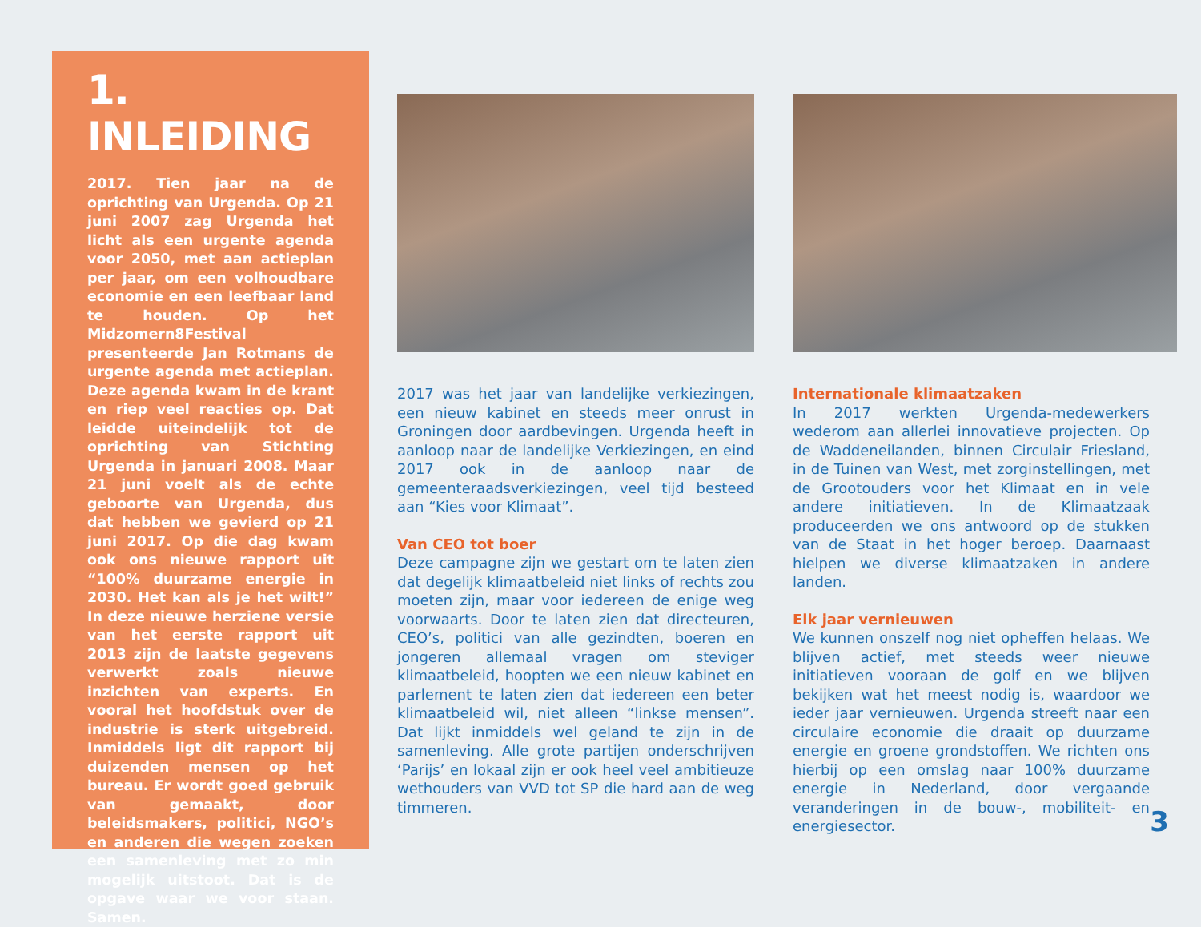1. INLEIDING
2017. Tien jaar na de oprichting van Urgenda. Op 21 juni 2007 zag Urgenda het licht als een urgente agenda voor 2050, met aan actieplan per jaar, om een volhoudbare economie en een leefbaar land te houden. Op het Midzomern8Festival presenteerde Jan Rotmans de urgente agenda met actieplan. Deze agenda kwam in de krant en riep veel reacties op. Dat leidde uiteindelijk tot de oprichting van Stichting Urgenda in januari 2008. Maar 21 juni voelt als de echte geboorte van Urgenda, dus dat hebben we gevierd op 21 juni 2017. Op die dag kwam ook ons nieuwe rapport uit “100% duurzame energie in 2030. Het kan als je het wilt!” In deze nieuwe herziene versie van het eerste rapport uit 2013 zijn de laatste gegevens verwerkt zoals nieuwe inzichten van experts. En vooral het hoofdstuk over de industrie is sterk uitgebreid. Inmiddels ligt dit rapport bij duizenden mensen op het bureau. Er wordt goed gebruik van gemaakt, door beleidsmakers, politici, NGO’s en anderen die wegen zoeken een samenleving met zo min mogelijk uitstoot. Dat is de opgave waar we voor staan. Samen.
2017 was het jaar van landelijke verkiezingen, een nieuw kabinet en steeds meer onrust in Groningen door aardbevingen. Urgenda heeft in aanloop naar de landelijke Verkiezingen, en eind 2017 ook in de aanloop naar de gemeenteraadsverkiezingen, veel tijd besteed aan “Kies voor Klimaat”.
Van CEO tot boer
Deze campagne zijn we gestart om te laten zien dat degelijk klimaatbeleid niet links of rechts zou moeten zijn, maar voor iedereen de enige weg voorwaarts. Door te laten zien dat directeuren, CEO’s, politici van alle gezindten, boeren en jongeren allemaal vragen om steviger klimaatbeleid, hoopten we een nieuw kabinet en parlement te laten zien dat iedereen een beter klimaatbeleid wil, niet alleen “linkse mensen”. Dat lijkt inmiddels wel geland te zijn in de samenleving. Alle grote partijen onderschrijven ‘Parijs’ en lokaal zijn er ook heel veel ambitieuze wethouders van VVD tot SP die hard aan de weg timmeren.
Internationale klimaatzaken
In 2017 werkten Urgenda-medewerkers wederom aan allerlei innovatieve projecten. Op de Waddeneilanden, binnen Circulair Friesland, in de Tuinen van West, met zorginstellingen, met de Grootouders voor het Klimaat en in vele andere initiatieven. In de Klimaatzaak produceerden we ons antwoord op de stukken van de Staat in het hoger beroep. Daarnaast hielpen we diverse klimaatzaken in andere landen.
Elk jaar vernieuwen
We kunnen onszelf nog niet opheffen helaas. We blijven actief, met steeds weer nieuwe initiatieven vooraan de golf en we blijven bekijken wat het meest nodig is, waardoor we ieder jaar vernieuwen. Urgenda streeft naar een circulaire economie die draait op duurzame energie en groene grondstoffen. We richten ons hierbij op een omslag naar 100% duurzame energie in Nederland, door vergaande veranderingen in de bouw-, mobiliteit- en energiesector.
3